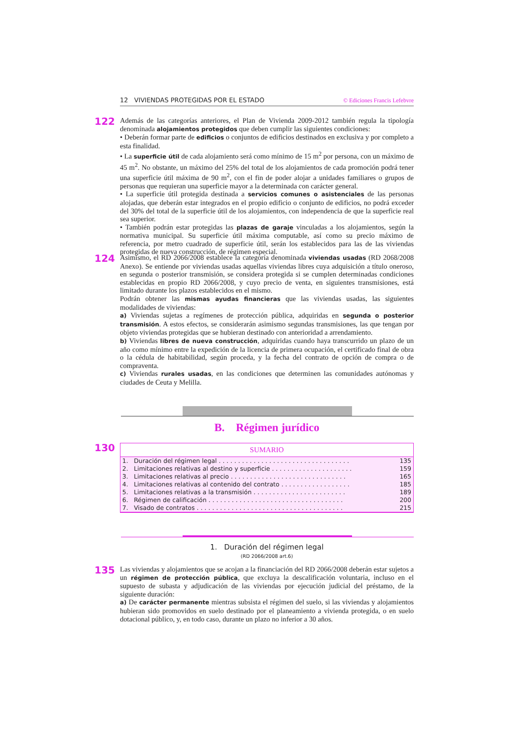12 VIVIENDAS PROTEGIDAS POR EL ESTADO © Ediciones Francis Lefebvre
122
Además de las categorías anteriores, el Plan de Vivienda 2009-2012 también regula la tipología denominada alojamientos protegidos que deben cumplir las siguientes condiciones:
• Deberán formar parte de edificios o conjuntos de edificios destinados en exclusiva y por completo a esta finalidad.
• La superficie útil de cada alojamiento será como mínimo de 15 m<sup>2</sup> por persona, con un máximo de 45 m<sup>2</sup>. No obstante, un máximo del 25% del total de los alojamientos de cada promoción podrá tener una superficie útil máxima de 90 m<sup>2</sup>, con el fin de poder alojar a unidades familiares o grupos de personas que requieran una superficie mayor a la determinada con carácter general.
• La superficie útil protegida destinada a servicios comunes o asistenciales de las personas alojadas, que deberán estar integrados en el propio edificio o conjunto de edificios, no podrá exceder del 30% del total de la superficie útil de los alojamientos, con independencia de que la superficie real sea superior.
• También podrán estar protegidas las plazas de garaje vinculadas a los alojamientos, según la normativa municipal. Su superficie útil máxima computable, así como su precio máximo de referencia, por metro cuadrado de superficie útil, serán los establecidos para las de las viviendas protegidas de nueva construcción, de régimen especial.
124
Asimismo, el RD 2066/2008 establece la categoría denominada viviendas usadas (RD 2068/2008 Anexo). Se entiende por viviendas usadas aquellas viviendas libres cuya adquisición a título oneroso, en segunda o posterior transmisión, se considera protegida si se cumplen determinadas condiciones establecidas en propio RD 2066/2008, y cuyo precio de venta, en siguientes transmisiones, está limitado durante los plazos establecidos en el mismo.
Podrán obtener las mismas ayudas financieras que las viviendas usadas, las siguientes modalidades de viviendas:
a) Viviendas sujetas a regímenes de protección pública, adquiridas en segunda o posterior transmisión. A estos efectos, se considerarán asimismo segundas transmisiones, las que tengan por objeto viviendas protegidas que se hubieran destinado con anterioridad a arrendamiento.
b) Viviendas libres de nueva construcción, adquiridas cuando haya transcurrido un plazo de un año como mínimo entre la expedición de la licencia de primera ocupación, el certificado final de obra o la cédula de habitabilidad, según proceda, y la fecha del contrato de opción de compra o de compraventa.
c) Viviendas rurales usadas, en las condiciones que determinen las comunidades autónomas y ciudades de Ceuta y Melilla.
B. Régimen jurídico
130
SUMARIO
| 1. | Duración del régimen legal . . . . . . . . . . . . . . . . . . . . . . . . . . . . . . . . . . | 135 |
| 2. | Limitaciones relativas al destino y superficie . . . . . . . . . . . . . . . . . . . . . | 159 |
| 3. | Limitaciones relativas al precio . . . . . . . . . . . . . . . . . . . . . . . . . . . . . . | 165 |
| 4. | Limitaciones relativas al contenido del contrato . . . . . . . . . . . . . . . . . . | 185 |
| 5. | Limitaciones relativas a la transmisión . . . . . . . . . . . . . . . . . . . . . . . . | 189 |
| 6. | Régimen de calificación . . . . . . . . . . . . . . . . . . . . . . . . . . . . . . . . . . . | 200 |
| 7. | Visado de contratos . . . . . . . . . . . . . . . . . . . . . . . . . . . . . . . . . . . . . . | 215 |
1. Duración del régimen legal
(RD 2066/2008 art.6)
135
Las viviendas y alojamientos que se acojan a la financiación del RD 2066/2008 deberán estar sujetos a un régimen de protección pública, que excluya la descalificación voluntaria, incluso en el supuesto de subasta y adjudicación de las viviendas por ejecución judicial del préstamo, de la siguiente duración:
a) De carácter permanente mientras subsista el régimen del suelo, si las viviendas y alojamientos hubieran sido promovidos en suelo destinado por el planeamiento a vivienda protegida, o en suelo dotacional público, y, en todo caso, durante un plazo no inferior a 30 años.